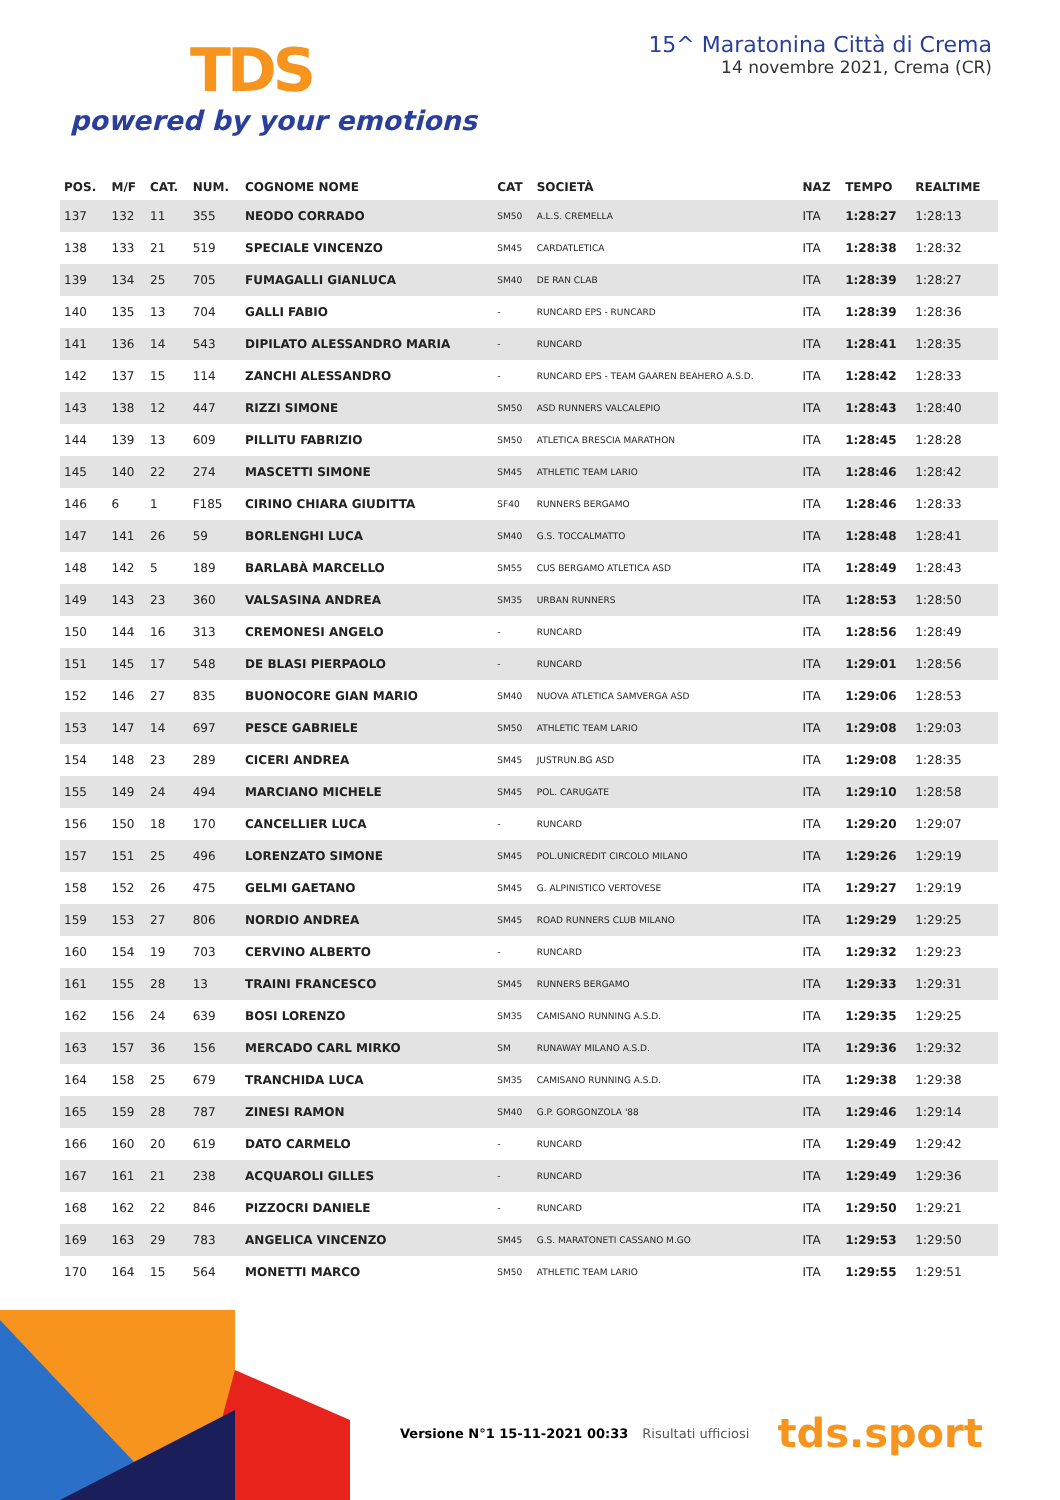TDS
powered by your emotions
15^ Maratonina Città di Crema
14 novembre 2021, Crema (CR)
| POS. | M/F | CAT. | NUM. | COGNOME NOME | CAT | SOCIETÀ | NAZ | TEMPO | REALTIME |
| --- | --- | --- | --- | --- | --- | --- | --- | --- | --- |
| 137 | 132 | 11 | 355 | NEODO CORRADO | SM50 | A.L.S. CREMELLA | ITA | 1:28:27 | 1:28:13 |
| 138 | 133 | 21 | 519 | SPECIALE VINCENZO | SM45 | CARDATLETICA | ITA | 1:28:38 | 1:28:32 |
| 139 | 134 | 25 | 705 | FUMAGALLI GIANLUCA | SM40 | DE RAN CLAB | ITA | 1:28:39 | 1:28:27 |
| 140 | 135 | 13 | 704 | GALLI FABIO | - | RUNCARD EPS - RUNCARD | ITA | 1:28:39 | 1:28:36 |
| 141 | 136 | 14 | 543 | DIPILATO ALESSANDRO MARIA | - | RUNCARD | ITA | 1:28:41 | 1:28:35 |
| 142 | 137 | 15 | 114 | ZANCHI ALESSANDRO | - | RUNCARD EPS - TEAM GAAREN BEAHERO A.S.D. | ITA | 1:28:42 | 1:28:33 |
| 143 | 138 | 12 | 447 | RIZZI SIMONE | SM50 | ASD RUNNERS VALCALEPIO | ITA | 1:28:43 | 1:28:40 |
| 144 | 139 | 13 | 609 | PILLITU FABRIZIO | SM50 | ATLETICA BRESCIA MARATHON | ITA | 1:28:45 | 1:28:28 |
| 145 | 140 | 22 | 274 | MASCETTI SIMONE | SM45 | ATHLETIC TEAM LARIO | ITA | 1:28:46 | 1:28:42 |
| 146 | 6 | 1 | F185 | CIRINO CHIARA GIUDITTA | SF40 | RUNNERS BERGAMO | ITA | 1:28:46 | 1:28:33 |
| 147 | 141 | 26 | 59 | BORLENGHI LUCA | SM40 | G.S. TOCCALMATTO | ITA | 1:28:48 | 1:28:41 |
| 148 | 142 | 5 | 189 | BARLABÀ MARCELLO | SM55 | CUS BERGAMO ATLETICA ASD | ITA | 1:28:49 | 1:28:43 |
| 149 | 143 | 23 | 360 | VALSASINA ANDREA | SM35 | URBAN RUNNERS | ITA | 1:28:53 | 1:28:50 |
| 150 | 144 | 16 | 313 | CREMONESI ANGELO | - | RUNCARD | ITA | 1:28:56 | 1:28:49 |
| 151 | 145 | 17 | 548 | DE BLASI PIERPAOLO | - | RUNCARD | ITA | 1:29:01 | 1:28:56 |
| 152 | 146 | 27 | 835 | BUONOCORE GIAN MARIO | SM40 | NUOVA ATLETICA SAMVERGA ASD | ITA | 1:29:06 | 1:28:53 |
| 153 | 147 | 14 | 697 | PESCE GABRIELE | SM50 | ATHLETIC TEAM LARIO | ITA | 1:29:08 | 1:29:03 |
| 154 | 148 | 23 | 289 | CICERI ANDREA | SM45 | JUSTRUN.BG ASD | ITA | 1:29:08 | 1:28:35 |
| 155 | 149 | 24 | 494 | MARCIANO MICHELE | SM45 | POL. CARUGATE | ITA | 1:29:10 | 1:28:58 |
| 156 | 150 | 18 | 170 | CANCELLIER LUCA | - | RUNCARD | ITA | 1:29:20 | 1:29:07 |
| 157 | 151 | 25 | 496 | LORENZATO SIMONE | SM45 | POL.UNICREDIT CIRCOLO MILANO | ITA | 1:29:26 | 1:29:19 |
| 158 | 152 | 26 | 475 | GELMI GAETANO | SM45 | G. ALPINISTICO VERTOVESE | ITA | 1:29:27 | 1:29:19 |
| 159 | 153 | 27 | 806 | NORDIO ANDREA | SM45 | ROAD RUNNERS CLUB MILANO | ITA | 1:29:29 | 1:29:25 |
| 160 | 154 | 19 | 703 | CERVINO ALBERTO | - | RUNCARD | ITA | 1:29:32 | 1:29:23 |
| 161 | 155 | 28 | 13 | TRAINI FRANCESCO | SM45 | RUNNERS BERGAMO | ITA | 1:29:33 | 1:29:31 |
| 162 | 156 | 24 | 639 | BOSI LORENZO | SM35 | CAMISANO RUNNING A.S.D. | ITA | 1:29:35 | 1:29:25 |
| 163 | 157 | 36 | 156 | MERCADO CARL MIRKO | SM | RUNAWAY MILANO A.S.D. | ITA | 1:29:36 | 1:29:32 |
| 164 | 158 | 25 | 679 | TRANCHIDA LUCA | SM35 | CAMISANO RUNNING A.S.D. | ITA | 1:29:38 | 1:29:38 |
| 165 | 159 | 28 | 787 | ZINESI RAMON | SM40 | G.P. GORGONZOLA '88 | ITA | 1:29:46 | 1:29:14 |
| 166 | 160 | 20 | 619 | DATO CARMELO | - | RUNCARD | ITA | 1:29:49 | 1:29:42 |
| 167 | 161 | 21 | 238 | ACQUAROLI GILLES | - | RUNCARD | ITA | 1:29:49 | 1:29:36 |
| 168 | 162 | 22 | 846 | PIZZOCRI DANIELE | - | RUNCARD | ITA | 1:29:50 | 1:29:21 |
| 169 | 163 | 29 | 783 | ANGELICA VINCENZO | SM45 | G.S. MARATONETI CASSANO M.GO | ITA | 1:29:53 | 1:29:50 |
| 170 | 164 | 15 | 564 | MONETTI MARCO | SM50 | ATHLETIC TEAM LARIO | ITA | 1:29:55 | 1:29:51 |
Versione N°1 15-11-2021 00:33 Risultati ufficiosi tds.sport